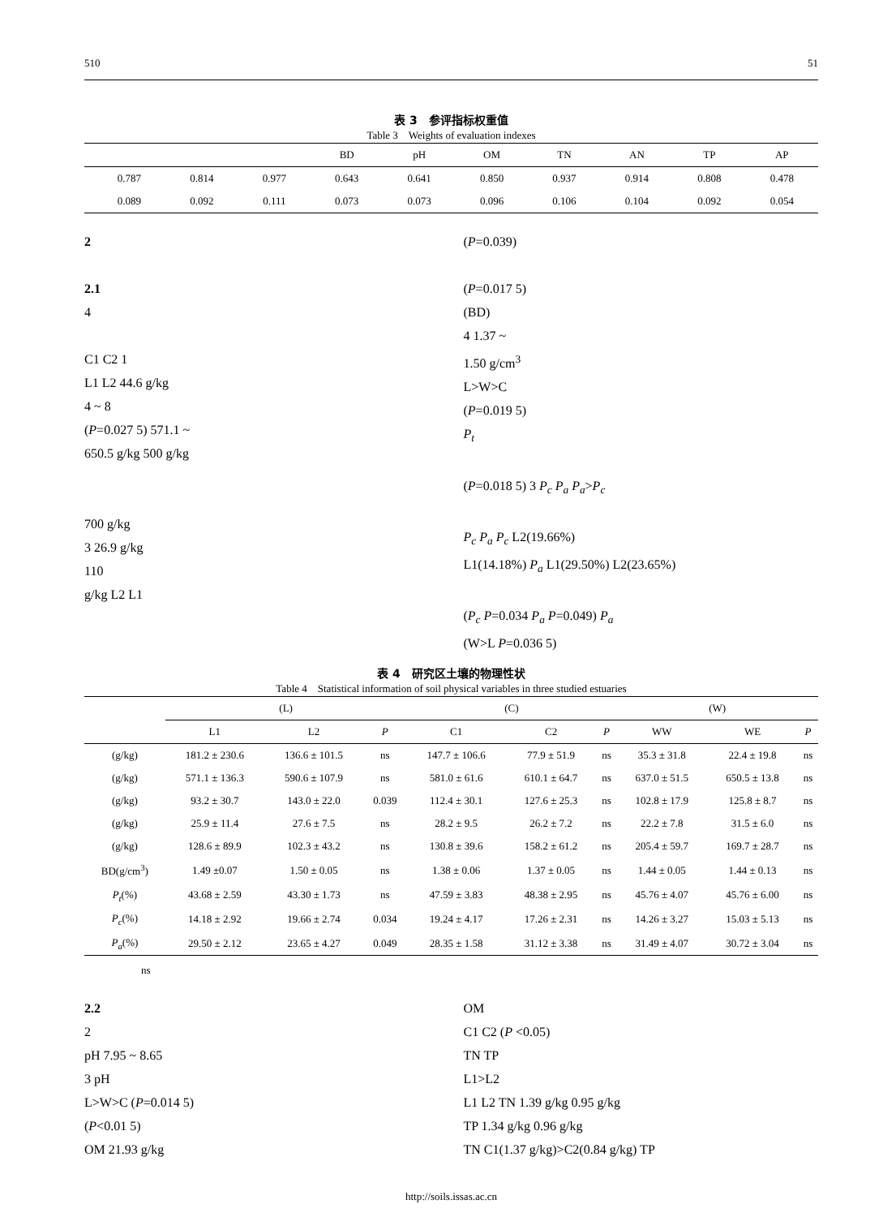510 51
表 3　参评指标权重值
Table 3　Weights of evaluation indexes
| | | | | BD | pH | OM | TN | AN | TP | AP |
| --- | --- | --- | --- | --- | --- | --- | --- | --- | --- | --- |
| | 0.787 | 0.814 | 0.977 | 0.643 | 0.641 | 0.850 | 0.937 | 0.914 | 0.808 | 0.478 |
| | 0.089 | 0.092 | 0.111 | 0.073 | 0.073 | 0.096 | 0.106 | 0.104 | 0.092 | 0.054 |
2
2.1
4
C1 C2 1
L1 L2 44.6 g/kg
4 ~ 8
(P=0.027 5) 571.1 ~
650.5 g/kg 500 g/kg
700 g/kg
3 26.9 g/kg
110
g/kg L2 L1
(P=0.039)
(P=0.017 5)
(BD)
4 1.37 ~
1.50 g/cm<sup>3</sup>
L>W>C
(P=0.019 5)
P<sub>t</sub>
(P=0.018 5) 3 P<sub>c</sub> P<sub>a</sub> P<sub>a</sub>>P<sub>c</sub>
P<sub>c</sub> P<sub>a</sub> P<sub>c</sub> L2(19.66%)
L1(14.18%) P<sub>a</sub> L1(29.50%) L2(23.65%)
(P<sub>c</sub> P=0.034 P<sub>a</sub> P=0.049) P<sub>a</sub>
(W>L P=0.036 5)
表 4　研究区土壤的物理性状
Table 4　Statistical information of soil physical variables in three studied estuaries
| | (L) | | | (C) | | | (W) | | |
| --- | --- | --- | --- | --- | --- | --- | --- | --- | --- |
| | L1 | L2 | P | C1 | C2 | P | WW | WE | P |
| (g/kg) | 181.2 ± 230.6 | 136.6 ± 101.5 | ns | 147.7 ± 106.6 | 77.9 ± 51.9 | ns | 35.3 ± 31.8 | 22.4 ± 19.8 | ns |
| (g/kg) | 571.1 ± 136.3 | 590.6 ± 107.9 | ns | 581.0 ± 61.6 | 610.1 ± 64.7 | ns | 637.0 ± 51.5 | 650.5 ± 13.8 | ns |
| (g/kg) | 93.2 ± 30.7 | 143.0 ± 22.0 | 0.039 | 112.4 ± 30.1 | 127.6 ± 25.3 | ns | 102.8 ± 17.9 | 125.8 ± 8.7 | ns |
| (g/kg) | 25.9 ± 11.4 | 27.6 ± 7.5 | ns | 28.2 ± 9.5 | 26.2 ± 7.2 | ns | 22.2 ± 7.8 | 31.5 ± 6.0 | ns |
| (g/kg) | 128.6 ± 89.9 | 102.3 ± 43.2 | ns | 130.8 ± 39.6 | 158.2 ± 61.2 | ns | 205.4 ± 59.7 | 169.7 ± 28.7 | ns |
| BD(g/cm<sup>3</sup>) | 1.49 ±0.07 | 1.50 ± 0.05 | ns | 1.38 ± 0.06 | 1.37 ± 0.05 | ns | 1.44 ± 0.05 | 1.44 ± 0.13 | ns |
| P<sub>t</sub> (%) | 43.68 ± 2.59 | 43.30 ± 1.73 | ns | 47.59 ± 3.83 | 48.38 ± 2.95 | ns | 45.76 ± 4.07 | 45.76 ± 6.00 | ns |
| P<sub>c</sub> (%) | 14.18 ± 2.92 | 19.66 ± 2.74 | 0.034 | 19.24 ± 4.17 | 17.26 ± 2.31 | ns | 14.26 ± 3.27 | 15.03 ± 5.13 | ns |
| P<sub>a</sub> (%) | 29.50 ± 2.12 | 23.65 ± 4.27 | 0.049 | 28.35 ± 1.58 | 31.12 ± 3.38 | ns | 31.49 ± 4.07 | 30.72 ± 3.04 | ns |
ns
2.2
2
pH 7.95 ~ 8.65
3 pH
L>W>C (P=0.014 5)
(P<0.01 5)
OM 21.93 g/kg
OM
C1 C2 (P <0.05)
TN TP
L1>L2
L1 L2 TN 1.39 g/kg 0.95 g/kg
TP 1.34 g/kg 0.96 g/kg
TN C1(1.37 g/kg)>C2(0.84 g/kg) TP
http://soils.issas.ac.cn